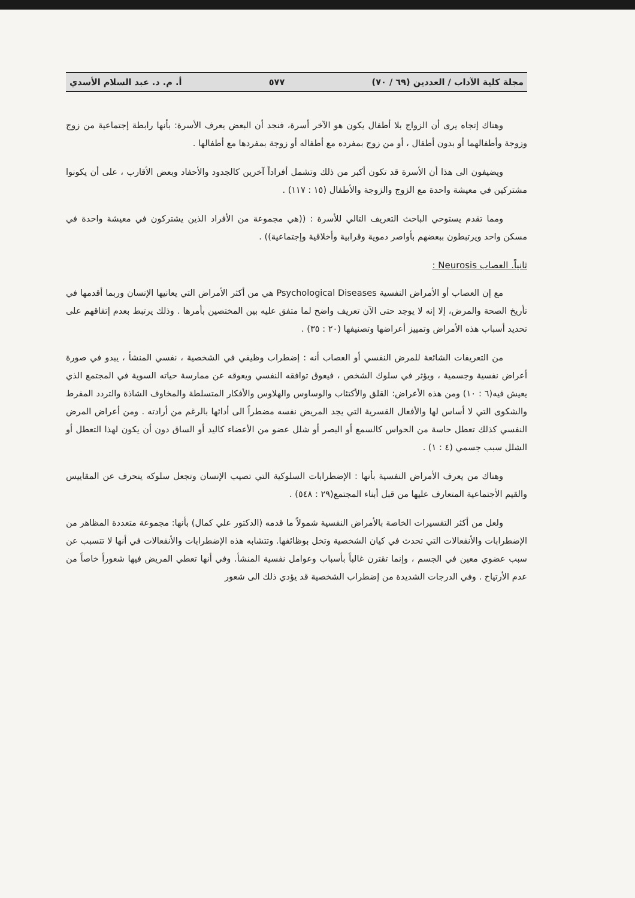مجلة كلية الآداب / العددين (٦٩ / ٧٠) ٥٧٧ أ. م. د. عبد السلام الأسدي
وهناك إتجاه يرى أن الزواج بلا أطفال يكون هو الآخر أسرة، فنجد أن البعض يعرف الأسرة: بأنها رابطة إجتماعية من زوج وزوجة وأطفالهما أو بدون أطفال ، أو من زوج بمفرده مع أطفاله أو زوجة بمفردها مع أطفالها .
ويضيفون الى هذا أن الأسرة قد تكون أكبر من ذلك وتشمل أفراداً آخرين كالجدود والأحفاد وبعض الأقارب ، على أن يكونوا مشتركين في معيشة واحدة مع الزوج والزوجة والأطفال (١٥ : ١١٧) .
ومما تقدم يستوحي الباحث التعريف التالي للأسرة : ((هي مجموعة من الأفراد الذين يشتركون في معيشة واحدة في مسكن واحد ويرتبطون ببعضهم بأواصر دموية وقرابية وأخلاقية وإجتماعية)) .
ثانياً. العصاب Neurosis :
مع إن العصاب أو الأمراض النفسية Psychological Diseases هي من أكثر الأمراض التي يعانيها الإنسان وربما أقدمها في تأريخ الصحة والمرض، إلا إنه لا يوجد حتى الآن تعريف واضح لما متفق عليه بين المختصين بأمرها . وذلك يرتبط بعدم إتفاقهم على تحديد أسباب هذه الأمراض وتمييز أعراضها وتصنيفها (٢٠ : ٣٥) .
من التعريفات الشائعة للمرض النفسي أو العصاب أنه : إضطراب وظيفي في الشخصية ، نفسي المنشأ ، يبدو في صورة أعراض نفسية وجسمية ، ويؤثر في سلوك الشخص ، فيعوق توافقه النفسي ويعوقه عن ممارسة حياته السوية في المجتمع الذي يعيش فيه(٦ : ١٠) ومن هذه الأعراض: القلق والأكتئاب والوساوس والهلاوس والأفكار المتسلطة والمخاوف الشاذة والتردد المفرط والشكوى التي لا أساس لها والأفعال القسرية التي يجد المريض نفسه مضطراً الى أدائها بالرغم من أرادته . ومن أعراض المرض النفسي كذلك تعطل حاسة من الحواس كالسمع أو البصر أو شلل عضو من الأعضاء كاليد أو الساق دون أن يكون لهذا التعطل أو الشلل سبب جسمي (٤ : ١) .
وهناك من يعرف الأمراض النفسية بأنها : الإضطرابات السلوكية التي تصيب الإنسان وتجعل سلوكه ينحرف عن المقاييس والقيم الأجتماعية المتعارف عليها من قبل أبناء المجتمع(٢٩ : ٥٤٨) .
ولعل من أكثر التفسيرات الخاصة بالأمراض النفسية شمولاً ما قدمه (الدكتور علي كمال) بأنها: مجموعة متعددة المظاهر من الإضطرابات والأنفعالات التي تحدث في كيان الشخصية وتخل بوظائفها. وتتشابه هذه الإضطرابات والأنفعالات في أنها لا تتسبب عن سبب عضوي معين في الجسم ، وإنما تقترن غالباً بأسباب وعوامل نفسية المنشأ. وفي أنها تعطي المريض فيها شعوراً خاصاً من عدم الأرتياح . وفي الدرجات الشديدة من إضطراب الشخصية قد يؤدي ذلك الى شعور